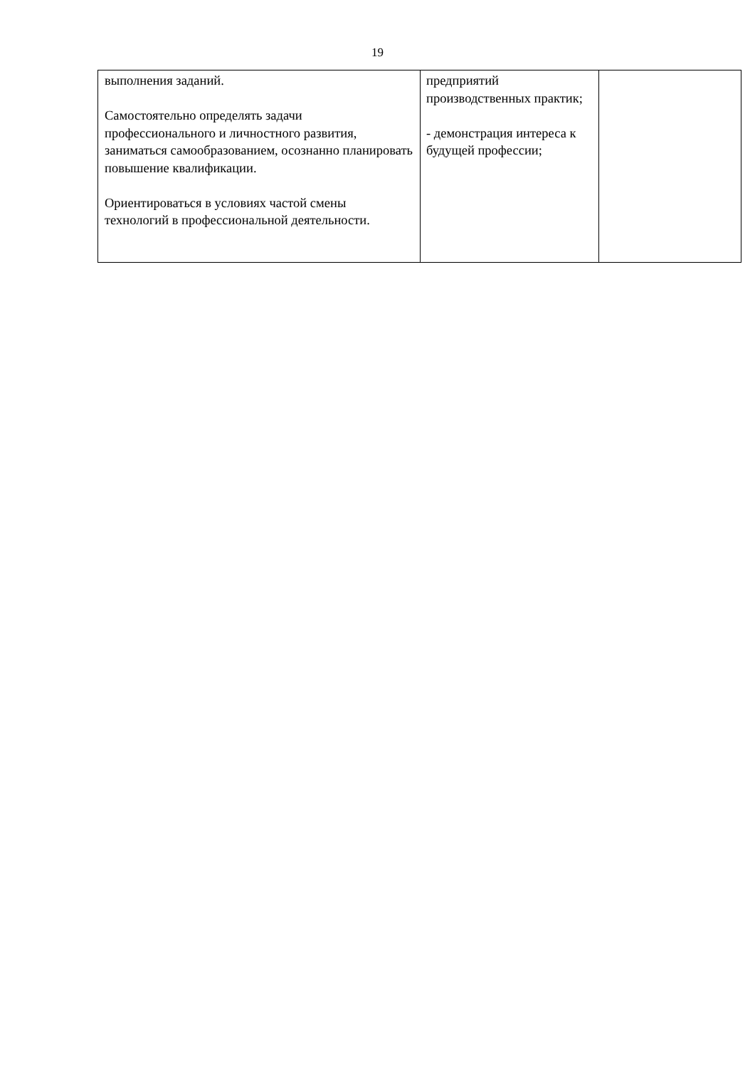19
| выполнения заданий. Самостоятельно определять задачи профессионального и личностного развития, заниматься самообразованием, осознанно планировать повышение квалификации. Ориентироваться в условиях частой смены технологий в профессиональной деятельности. | предприятий производственных практик; - демонстрация интереса к будущей профессии; | |